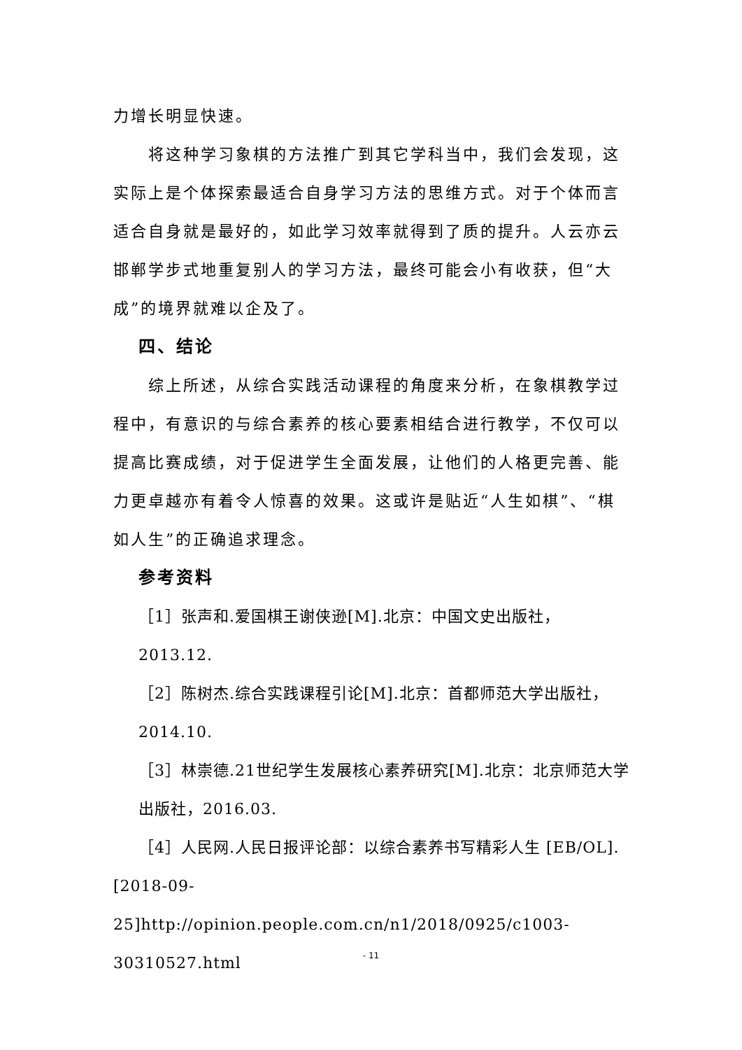力增长明显快速。
将这种学习象棋的方法推广到其它学科当中，我们会发现，这实际上是个体探索最适合自身学习方法的思维方式。对于个体而言适合自身就是最好的，如此学习效率就得到了质的提升。人云亦云邯郸学步式地重复别人的学习方法，最终可能会小有收获，但“大成”的境界就难以企及了。
四、结论
综上所述，从综合实践活动课程的角度来分析，在象棋教学过程中，有意识的与综合素养的核心要素相结合进行教学，不仅可以提高比赛成绩，对于促进学生全面发展，让他们的人格更完善、能力更卓越亦有着令人惊喜的效果。这或许是贴近“人生如棋”、“棋如人生”的正确追求理念。
参考资料
［1］张声和.爱国棋王谢侠逊[M].北京：中国文史出版社，2013.12.
［2］陈树杰.综合实践课程引论[M].北京：首都师范大学出版社，2014.10.
［3］林崇德.21世纪学生发展核心素养研究[M].北京：北京师范大学出版社，2016.03.
［4］人民网.人民日报评论部：以综合素养书写精彩人生 [EB/OL].[2018-09-25]http://opinion.people.com.cn/n1/2018/0925/c1003-30310527.html
- 11